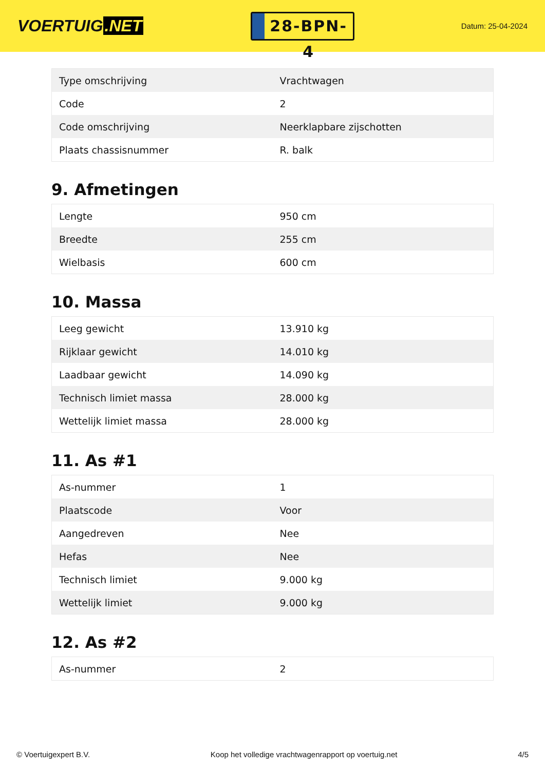VOERTUIG.NET
28-BPN-4
Datum: 25-04-2024
| Type omschrijving | Vrachtwagen |
| Code | 2 |
| Code omschrijving | Neerklapbare zijschotten |
| Plaats chassisnummer | R. balk |
9. Afmetingen
| Lengte | 950 cm |
| Breedte | 255 cm |
| Wielbasis | 600 cm |
10. Massa
| Leeg gewicht | 13.910 kg |
| Rijklaar gewicht | 14.010 kg |
| Laadbaar gewicht | 14.090 kg |
| Technisch limiet massa | 28.000 kg |
| Wettelijk limiet massa | 28.000 kg |
11. As #1
| As-nummer | 1 |
| Plaatscode | Voor |
| Aangedreven | Nee |
| Hefas | Nee |
| Technisch limiet | 9.000 kg |
| Wettelijk limiet | 9.000 kg |
12. As #2
| As-nummer | 2 |
© Voertuigexpert B.V. Koop het volledige vrachtwagenrapport op voertuig.net 4/5